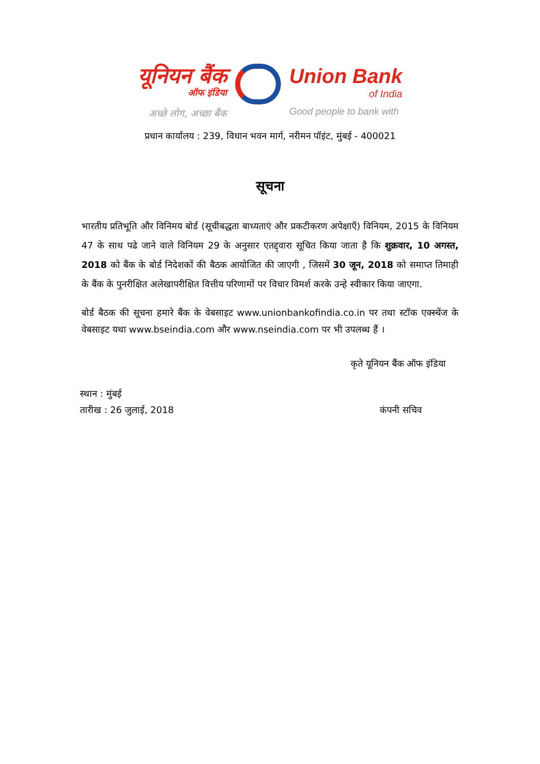यूनियन बैंक
ऑफ इंडिया
अच्छे लोग, अच्छा बैंक
Union Bank
of India
Good people to bank with
प्रधान कार्यालय : 239, विधान भवन मार्ग, नरीमन पॉइंट, मुंबई - 400021
सूचना
भारतीय प्रतिभूति और विनिमय बोर्ड (सूचीबद्धता बाध्यताएं और प्रकटीकरण अपेक्षाएँ) विनियम, 2015 के विनियम 47 के साथ पढे जाने वाले विनियम 29 के अनुसार एतद्द्वारा सूचित किया जाता है कि शुक्रवार, 10 अगस्त, 2018 को बैंक के बोर्ड निदेशकों की बैठक आयोजित की जाएगी , जिसमें 30 जून, 2018 को समाप्त तिमाही के बैंक के पुनरीक्षित अलेखापरीक्षित वित्तीय परिणामों पर विचार विमर्श करके उन्हे स्वीकार किया जाएगा.
बोर्ड बैठक की सूचना हमारे बैंक के वेबसाइट www.unionbankofindia.co.in पर तथा स्टॉक एक्स्चेंज के वेबसाइट यथा www.bseindia.com और www.nseindia.com पर भी उपलब्ध हैं ।
कृते यूनियन बैंक ऑफ इंडिया
स्थान : मुंबई
तारीख : 26 जुलाई, 2018 कंपनी सचिव